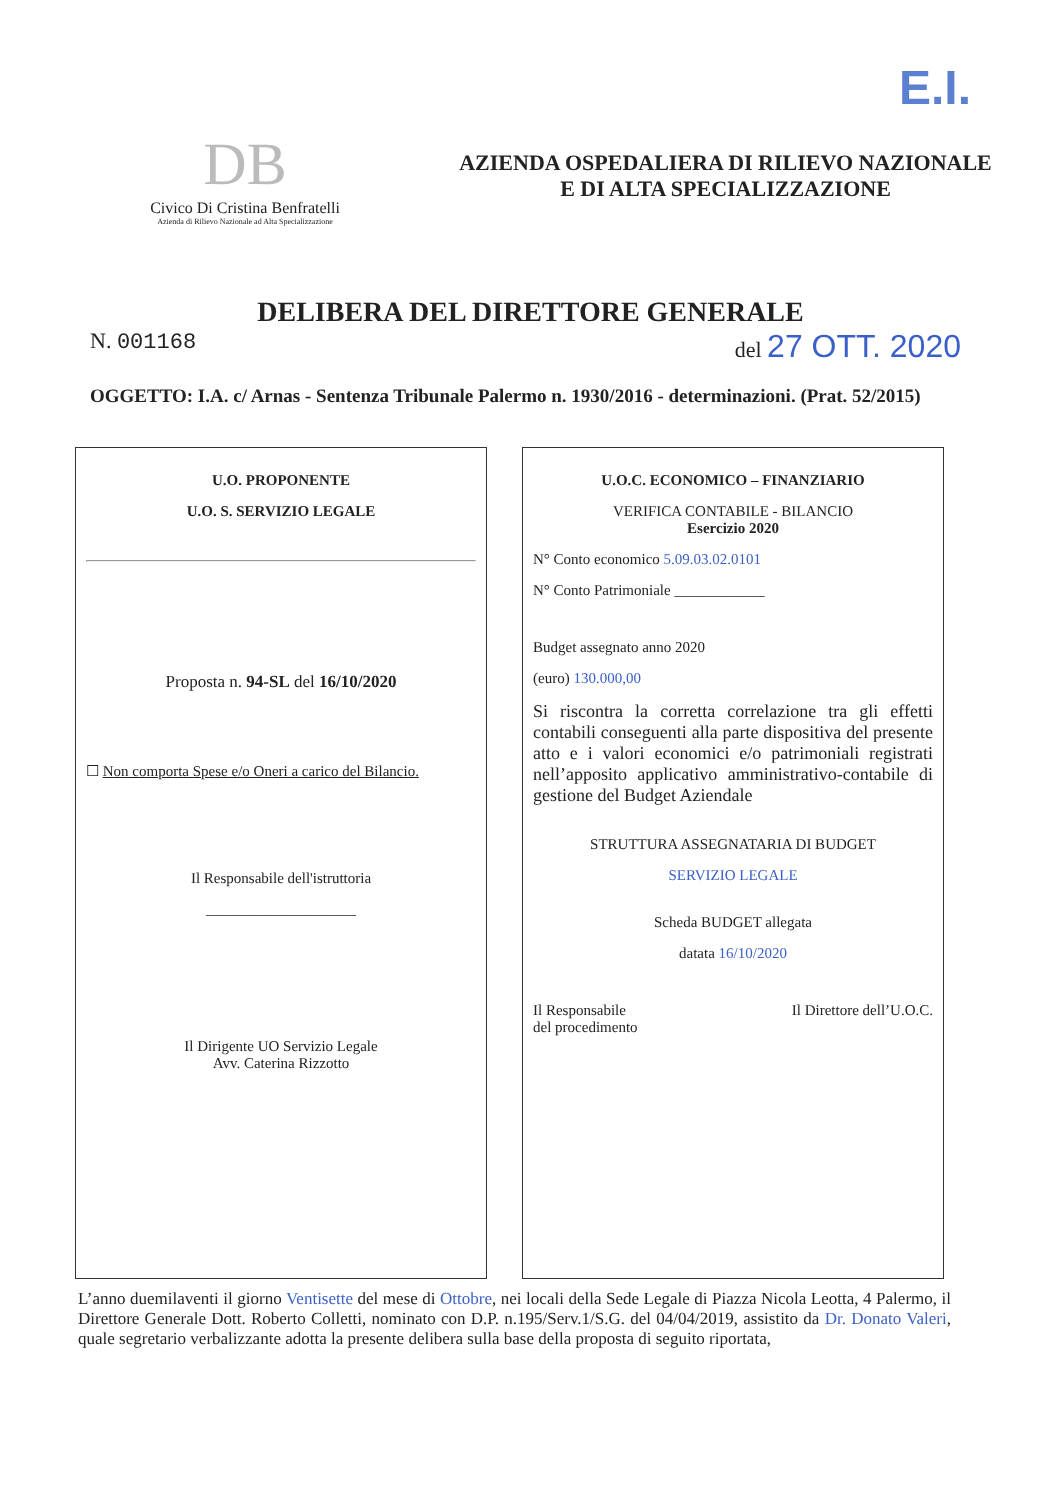E.I.
DB
Civico Di Cristina Benfratelli
Azienda di Rilievo Nazionale ad Alta Specializzazione
AZIENDA OSPEDALIERA DI RILIEVO NAZIONALE
E DI ALTA SPECIALIZZAZIONE
DELIBERA DEL DIRETTORE GENERALE
N. 001168 del 27 OTT. 2020
OGGETTO: I.A. c/ Arnas - Sentenza Tribunale Palermo n. 1930/2016 - determinazioni. (Prat. 52/2015)
U.O. PROPONENTE
U.O. S. SERVIZIO LEGALE
Proposta n. 94-SL del 16/10/2020
☐ Non comporta Spese e/o Oneri a carico del Bilancio.
Il Responsabile dell'istruttoria
____________________
Il Dirigente UO Servizio Legale
Avv. Caterina Rizzotto
U.O.C. ECONOMICO – FINANZIARIO
VERIFICA CONTABILE - BILANCIO
Esercizio 2020
N° Conto economico 5.09.03.02.0101
N° Conto Patrimoniale ____________
Budget assegnato anno 2020
(euro) 130.000,00
Si riscontra la corretta correlazione tra gli effetti contabili conseguenti alla parte dispositiva del presente atto e i valori economici e/o patrimoniali registrati nell’apposito applicativo amministrativo-contabile di gestione del Budget Aziendale
STRUTTURA ASSEGNATARIA DI BUDGET
SERVIZIO LEGALE
Scheda BUDGET allegata
datata 16/10/2020
Il Responsabile
del procedimento Il Direttore dell’U.O.C.
L’anno duemilaventi il giorno Ventisette del mese di Ottobre, nei locali della Sede Legale di Piazza Nicola Leotta, 4 Palermo, il Direttore Generale Dott. Roberto Colletti, nominato con D.P. n.195/Serv.1/S.G. del 04/04/2019, assistito da Dr. Donato Valeri, quale segretario verbalizzante adotta la presente delibera sulla base della proposta di seguito riportata,